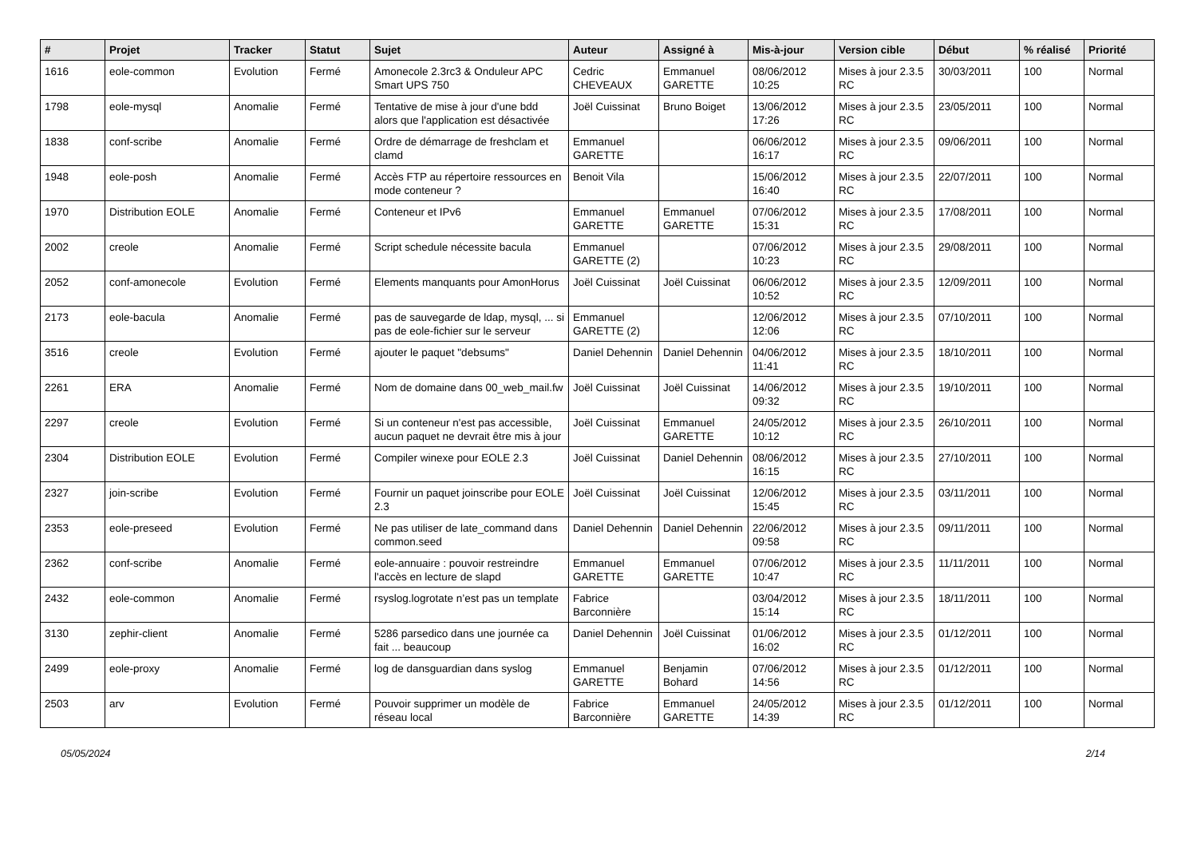| # | Projet | Tracker | Statut | Sujet | Auteur | Assigné à | Mis-à-jour | Version cible | Début | % réalisé | Priorité |
| --- | --- | --- | --- | --- | --- | --- | --- | --- | --- | --- | --- |
| 1616 | eole-common | Evolution | Fermé | Amonecole 2.3rc3 & Onduleur APC Smart UPS 750 | Cedric CHEVEAUX | Emmanuel GARETTE | 08/06/2012 10:25 | Mises à jour 2.3.5 RC | 30/03/2011 | 100 | Normal |
| 1798 | eole-mysql | Anomalie | Fermé | Tentative de mise à jour d'une bdd alors que l'application est désactivée | Joël Cuissinat | Bruno Boiget | 13/06/2012 17:26 | Mises à jour 2.3.5 RC | 23/05/2011 | 100 | Normal |
| 1838 | conf-scribe | Anomalie | Fermé | Ordre de démarrage de freshclam et clamd | Emmanuel GARETTE | | 06/06/2012 16:17 | Mises à jour 2.3.5 RC | 09/06/2011 | 100 | Normal |
| 1948 | eole-posh | Anomalie | Fermé | Accès FTP au répertoire ressources en mode conteneur ? | Benoit Vila | | 15/06/2012 16:40 | Mises à jour 2.3.5 RC | 22/07/2011 | 100 | Normal |
| 1970 | Distribution EOLE | Anomalie | Fermé | Conteneur et IPv6 | Emmanuel GARETTE | Emmanuel GARETTE | 07/06/2012 15:31 | Mises à jour 2.3.5 RC | 17/08/2011 | 100 | Normal |
| 2002 | creole | Anomalie | Fermé | Script schedule nécessite bacula | Emmanuel GARETTE (2) | | 07/06/2012 10:23 | Mises à jour 2.3.5 RC | 29/08/2011 | 100 | Normal |
| 2052 | conf-amonecole | Evolution | Fermé | Elements manquants pour AmonHorus | Joël Cuissinat | Joël Cuissinat | 06/06/2012 10:52 | Mises à jour 2.3.5 RC | 12/09/2011 | 100 | Normal |
| 2173 | eole-bacula | Anomalie | Fermé | pas de sauvegarde de ldap, mysql, ... si pas de eole-fichier sur le serveur | Emmanuel GARETTE (2) | | 12/06/2012 12:06 | Mises à jour 2.3.5 RC | 07/10/2011 | 100 | Normal |
| 3516 | creole | Evolution | Fermé | ajouter le paquet "debsums" | Daniel Dehennin | Daniel Dehennin | 04/06/2012 11:41 | Mises à jour 2.3.5 RC | 18/10/2011 | 100 | Normal |
| 2261 | ERA | Anomalie | Fermé | Nom de domaine dans 00_web_mail.fw | Joël Cuissinat | Joël Cuissinat | 14/06/2012 09:32 | Mises à jour 2.3.5 RC | 19/10/2011 | 100 | Normal |
| 2297 | creole | Evolution | Fermé | Si un conteneur n'est pas accessible, aucun paquet ne devrait être mis à jour | Joël Cuissinat | Emmanuel GARETTE | 24/05/2012 10:12 | Mises à jour 2.3.5 RC | 26/10/2011 | 100 | Normal |
| 2304 | Distribution EOLE | Evolution | Fermé | Compiler winexe pour EOLE 2.3 | Joël Cuissinat | Daniel Dehennin | 08/06/2012 16:15 | Mises à jour 2.3.5 RC | 27/10/2011 | 100 | Normal |
| 2327 | join-scribe | Evolution | Fermé | Fournir un paquet joinscribe pour EOLE 2.3 | Joël Cuissinat | Joël Cuissinat | 12/06/2012 15:45 | Mises à jour 2.3.5 RC | 03/11/2011 | 100 | Normal |
| 2353 | eole-preseed | Evolution | Fermé | Ne pas utiliser de late_command dans common.seed | Daniel Dehennin | Daniel Dehennin | 22/06/2012 09:58 | Mises à jour 2.3.5 RC | 09/11/2011 | 100 | Normal |
| 2362 | conf-scribe | Anomalie | Fermé | eole-annuaire : pouvoir restreindre l'accès en lecture de slapd | Emmanuel GARETTE | Emmanuel GARETTE | 07/06/2012 10:47 | Mises à jour 2.3.5 RC | 11/11/2011 | 100 | Normal |
| 2432 | eole-common | Anomalie | Fermé | rsyslog.logrotate n’est pas un template | Fabrice Barconnière | | 03/04/2012 15:14 | Mises à jour 2.3.5 RC | 18/11/2011 | 100 | Normal |
| 3130 | zephir-client | Anomalie | Fermé | 5286 parsedico dans une journée ca fait ... beaucoup | Daniel Dehennin | Joël Cuissinat | 01/06/2012 16:02 | Mises à jour 2.3.5 RC | 01/12/2011 | 100 | Normal |
| 2499 | eole-proxy | Anomalie | Fermé | log de dansguardian dans syslog | Emmanuel GARETTE | Benjamin Bohard | 07/06/2012 14:56 | Mises à jour 2.3.5 RC | 01/12/2011 | 100 | Normal |
| 2503 | arv | Evolution | Fermé | Pouvoir supprimer un modèle de réseau local | Fabrice Barconnière | Emmanuel GARETTE | 24/05/2012 14:39 | Mises à jour 2.3.5 RC | 01/12/2011 | 100 | Normal |
05/05/2024 2/14